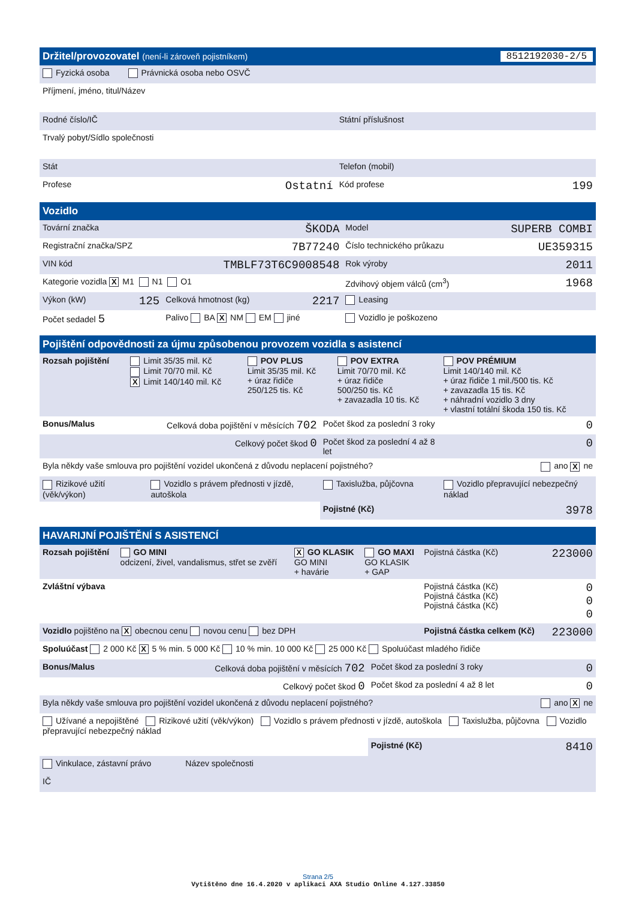Držitel/provozovatel (není-li zároveň pojistníkem) 8512192030-2/5
| Fyzická osoba Právnická osoba nebo OSVČ | | | |
| Příjmení, jméno, titul/Název | | | |
| Rodné číslo/IČ | | Státní příslušnost | |
| Trvalý pobyt/Sídlo společnosti | | | |
| Stát | | Telefon (mobil) | |
| Profese | Ostatní | Kód profese | 199 |
Vozidlo
| Tovární značka | ŠKODA | Model | SUPERB COMBI |
| Registrační značka/SPZ | 7B77240 | Číslo technického průkazu | UE359315 |
| VIN kód | TMBLF73T6C9008548 | Rok výroby | 2011 |
| Kategorie vozidla X M1 N1 O1 | | Zdvihový objem válců (cm<sup>3</sup>) | 1968 |
| Výkon (kW) 125 | Celková hmotnost (kg) 2217 | Leasing | |
| Počet sedadel 5 | Palivo BA X NM EM jiné | Vozidlo je poškozeno | |
Pojištění odpovědnosti za újmu způsobenou provozem vozidla s asistencí
| Rozsah pojištění | Limit 35/35 mil. Kč Limit 70/70 mil. Kč X Limit 140/140 mil. Kč | POV PLUS Limit 35/35 mil. Kč + úraz řidiče 250/125 tis. Kč | POV EXTRA Limit 70/70 mil. Kč + úraz řidiče 500/250 tis. Kč + zavazadla 10 tis. Kč | POV PRÉMIUM Limit 140/140 mil. Kč + úraz řidiče 1 mil./500 tis. Kč + zavazadla 15 tis. Kč + náhradní vozidlo 3 dny + vlastní totální škoda 150 tis. Kč |
| Bonus/Malus | Celková doba pojištění v měsících 702 | Počet škod za poslední 3 roky | 0 |
| | Celkový počet škod 0 | Počet škod za poslední 4 až 8 let | 0 |
| Byla někdy vaše smlouva pro pojištění vozidel ukončená z důvodu neplacení pojistného? | | | ano X ne |
| Rizikové užití (věk/výkon) | Vozidlo s právem přednosti v jízdě, autoškola | Taxislužba, půjčovna | Vozidlo přepravující nebezpečný náklad |
| | | Pojistné (Kč) | 3978 |
HAVARIJNÍ POJIŠTĚNÍ S ASISTENCÍ
| Rozsah pojištění | GO MINI odcizení, živel, vandalismus, střet se zvěří | X GO KLASIK GO MINI + havárie | GO MAXI GO KLASIK + GAP | Pojistná částka (Kč) | 223000 |
| Zvláštní výbava | | | | Pojistná částka (Kč) Pojistná částka (Kč) Pojistná částka (Kč) | 0 0 0 |
| Vozidlo pojištěno na X obecnou cenu novou cenu bez DPH | | | | Pojistná částka celkem (Kč) | 223000 |
| Spoluúčast 2 000 Kč X 5 % min. 5 000 Kč 10 % min. 10 000 Kč 25 000 Kč Spoluúčast mladého řidiče | | | | | |
| Bonus/Malus | Celková doba pojištění v měsících 702 | Počet škod za poslední 3 roky | 0 |
| | Celkový počet škod 0 | Počet škod za poslední 4 až 8 let | 0 |
| Byla někdy vaše smlouva pro pojištění vozidel ukončená z důvodu neplacení pojistného? | | | ano X ne |
| Užívané a nepojištěné Rizikové užití (věk/výkon) Vozidlo s právem přednosti v jízdě, autoškola Taxislužba, půjčovna Vozidlo přepravující nebezpečný náklad | | | |
| | | Pojistné (Kč) | 8410 |
| Vinkulace, zástavní právo | Název společnosti | | |
| IČ | | | |
Strana 2/5
Vytištěno dne 16.4.2020 v aplikaci AXA Studio Online 4.127.33850